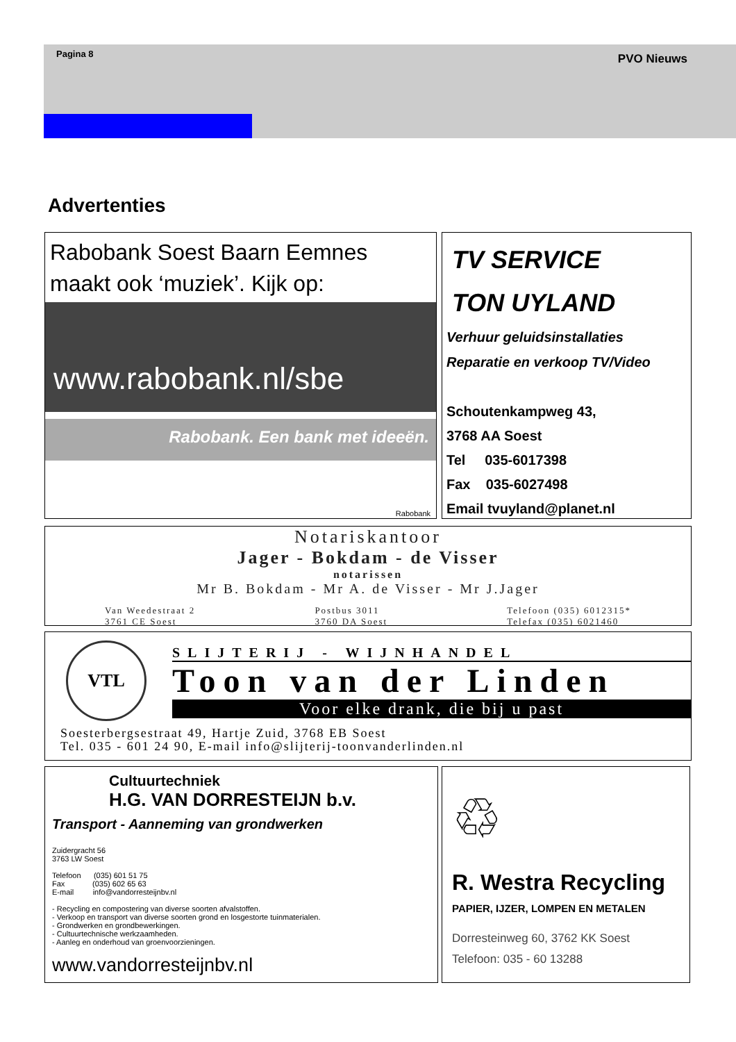Pagina 8 PVO Nieuws
Advertenties
Rabobank Soest Baarn Eemnes maakt ook ‘muziek’. Kijk op:
www.rabobank.nl/sbe
Rabobank. Een bank met ideeën.
Rabobank
TV SERVICE
TON UYLAND
Verhuur geluidsinstallaties
Reparatie en verkoop TV/Video
Schoutenkampweg 43,
3768 AA Soest
Tel 035-6017398
Fax 035-6027498
Email tvuyland@planet.nl
Notariskantoor
Jager - Bokdam - de Visser
notarissen
Mr B. Bokdam - Mr A. de Visser - Mr J.Jager
Van Weedestraat 2
3761 CE Soest Postbus 3011
3760 DA Soest Telefoon (035) 6012315*
Telefax (035) 6021460
VTL
SLIJTERIJ - WIJNHANDEL
Toon van der Linden
Voor elke drank, die bij u past
Soesterbergsestraat 49, Hartje Zuid, 3768 EB Soest
Tel. 035 - 601 24 90, E-mail info@slijterij-toonvanderlinden.nl
Cultuurtechniek
H.G. VAN DORRESTEIJN b.v.
Transport - Aanneming van grondwerken
Zuidergracht 56
3763 LW Soest
Telefoon (035) 601 51 75
Fax (035) 602 65 63
E-mail info@vandorresteijnbv.nl
- Recycling en compostering van diverse soorten afvalstoffen.
- Verkoop en transport van diverse soorten grond en losgestorte tuinmaterialen.
- Grondwerken en grondbewerkingen.
- Cultuurtechnische werkzaamheden.
- Aanleg en onderhoud van groenvoorzieningen.
www.vandorresteijnbv.nl
♲
R. Westra Recycling
PAPIER, IJZER, LOMPEN EN METALEN
Dorresteinweg 60, 3762 KK Soest
Telefoon: 035 - 60 13288